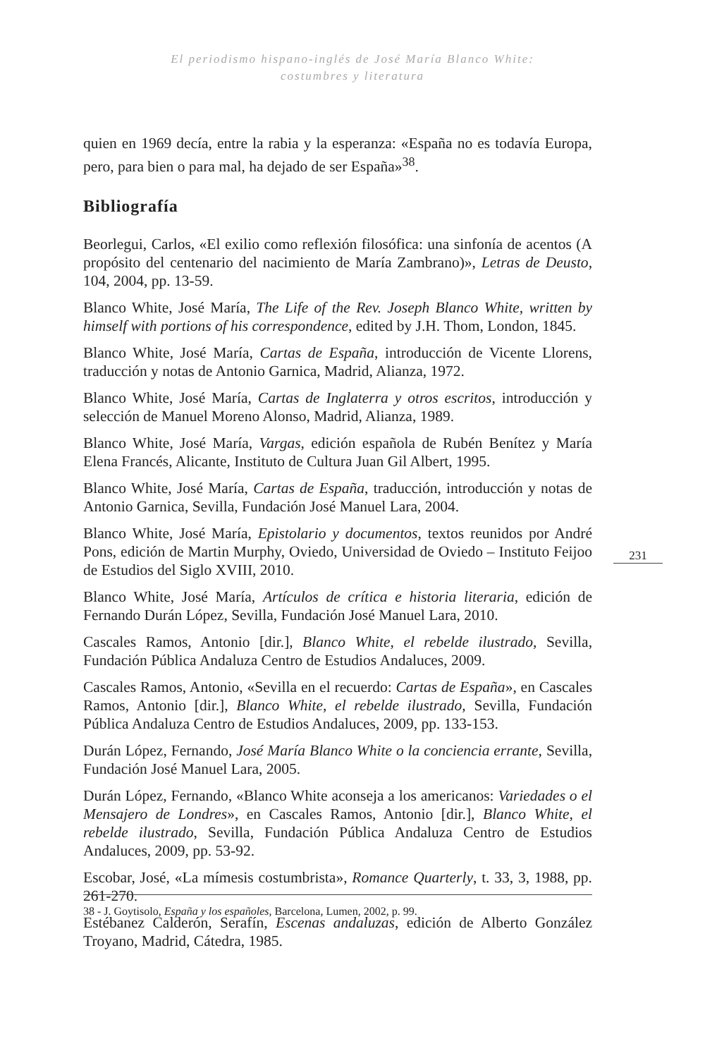El periodismo hispano-inglés de José María Blanco White:
costumbres y literatura
quien en 1969 decía, entre la rabia y la esperanza: «España no es todavía Europa, pero, para bien o para mal, ha dejado de ser España»<sup>38</sup>.
Bibliografía
Beorlegui, Carlos, «El exilio como reflexión filosófica: una sinfonía de acentos (A propósito del centenario del nacimiento de María Zambrano)», Letras de Deusto, 104, 2004, pp. 13-59.
Blanco White, José María, The Life of the Rev. Joseph Blanco White, written by himself with portions of his correspondence, edited by J.H. Thom, London, 1845.
Blanco White, José María, Cartas de España, introducción de Vicente Llorens, traducción y notas de Antonio Garnica, Madrid, Alianza, 1972.
Blanco White, José María, Cartas de Inglaterra y otros escritos, introducción y selección de Manuel Moreno Alonso, Madrid, Alianza, 1989.
Blanco White, José María, Vargas, edición española de Rubén Benítez y María Elena Francés, Alicante, Instituto de Cultura Juan Gil Albert, 1995.
Blanco White, José María, Cartas de España, traducción, introducción y notas de Antonio Garnica, Sevilla, Fundación José Manuel Lara, 2004.
Blanco White, José María, Epistolario y documentos, textos reunidos por André Pons, edición de Martin Murphy, Oviedo, Universidad de Oviedo – Instituto Feijoo de Estudios del Siglo XVIII, 2010.
Blanco White, José María, Artículos de crítica e historia literaria, edición de Fernando Durán López, Sevilla, Fundación José Manuel Lara, 2010.
Cascales Ramos, Antonio [dir.], Blanco White, el rebelde ilustrado, Sevilla, Fundación Pública Andaluza Centro de Estudios Andaluces, 2009.
Cascales Ramos, Antonio, «Sevilla en el recuerdo: Cartas de España», en Cascales Ramos, Antonio [dir.], Blanco White, el rebelde ilustrado, Sevilla, Fundación Pública Andaluza Centro de Estudios Andaluces, 2009, pp. 133-153.
Durán López, Fernando, José María Blanco White o la conciencia errante, Sevilla, Fundación José Manuel Lara, 2005.
Durán López, Fernando, «Blanco White aconseja a los americanos: Variedades o el Mensajero de Londres», en Cascales Ramos, Antonio [dir.], Blanco White, el rebelde ilustrado, Sevilla, Fundación Pública Andaluza Centro de Estudios Andaluces, 2009, pp. 53-92.
Escobar, José, «La mímesis costumbrista», Romance Quarterly, t. 33, 3, 1988, pp. 261-270.
Estébanez Calderón, Serafín, Escenas andaluzas, edición de Alberto González Troyano, Madrid, Cátedra, 1985.
231
38 - J. Goytisolo, España y los españoles, Barcelona, Lumen, 2002, p. 99.